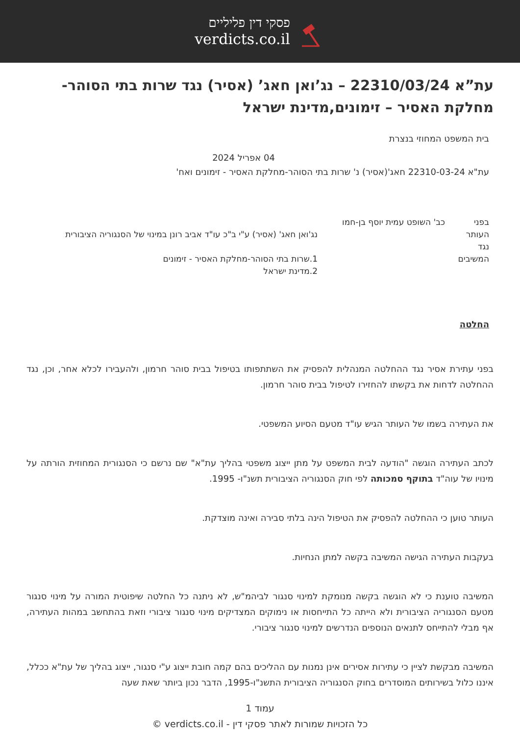פסקי דין פליליים
verdicts.co.il
עת”א 22310/03/24 – נג’ואן חאג’ (אסיר) נגד שרות בתי הסוהר-מחלקת האסיר – זימונים,מדינת ישראל
בית המשפט המחוזי בנצרת
04 אפריל 2024
עת"א 22310-03-24 חאג'(אסיר) נ' שרות בתי הסוהר-מחלקת האסיר - זימונים ואח'
בפני כב' השופט עמית יוסף בן-חמו
העותר נג'ואן חאג' (אסיר) ע"י ב"כ עו"ד אביב רונן במינוי של הסנגוריה הציבורית
נגד
המשיבים 1.שרות בתי הסוהר-מחלקת האסיר - זימונים
2.מדינת ישראל
החלטה
בפני עתירת אסיר נגד ההחלטה המנהלית להפסיק את השתתפותו בטיפול בבית סוהר חרמון, ולהעבירו לכלא אחר, וכן, נגד ההחלטה לדחות את בקשתו להחזירו לטיפול בבית סוהר חרמון.
את העתירה בשמו של העותר הגיש עו"ד מטעם הסיוע המשפטי.
לכתב העתירה הוגשה "הודעה לבית המשפט על מתן ייצוג משפטי בהליך עת"א" שם נרשם כי הסנגורית המחוזית הורתה על מינויו של עוה"ד בתוקף סמכותה לפי חוק הסנגוריה הציבורית תשנ"ו- 1995.
העותר טוען כי ההחלטה להפסיק את הטיפול הינה בלתי סבירה ואינה מוצדקת.
בעקבות העתירה הגישה המשיבה בקשה למתן הנחיות.
המשיבה טוענת כי לא הוגשה בקשה מנומקת למינוי סנגור לביהמ"ש, לא ניתנה כל החלטה שיפוטית המורה על מינוי סנגור מטעם הסנגוריה הציבורית ולא הייתה כל התייחסות או נימוקים המצדיקים מינוי סנגור ציבורי וזאת בהתחשב במהות העתירה, אף מבלי להתייחס לתנאים הנוספים הנדרשים למינוי סנגור ציבורי.
המשיבה מבקשת לציין כי עתירות אסירים אינן נמנות עם ההליכים בהם קמה חובת ייצוג ע"י סנגור, ייצוג בהליך של עת"א ככלל, איננו כלול בשירותים המוסדרים בחוק הסנגוריה הציבורית התשנ"ו-1995, הדבר נכון ביותר שאת שעה
עמוד 1
כל הזכויות שמורות לאתר פסקי דין - verdicts.co.il ©